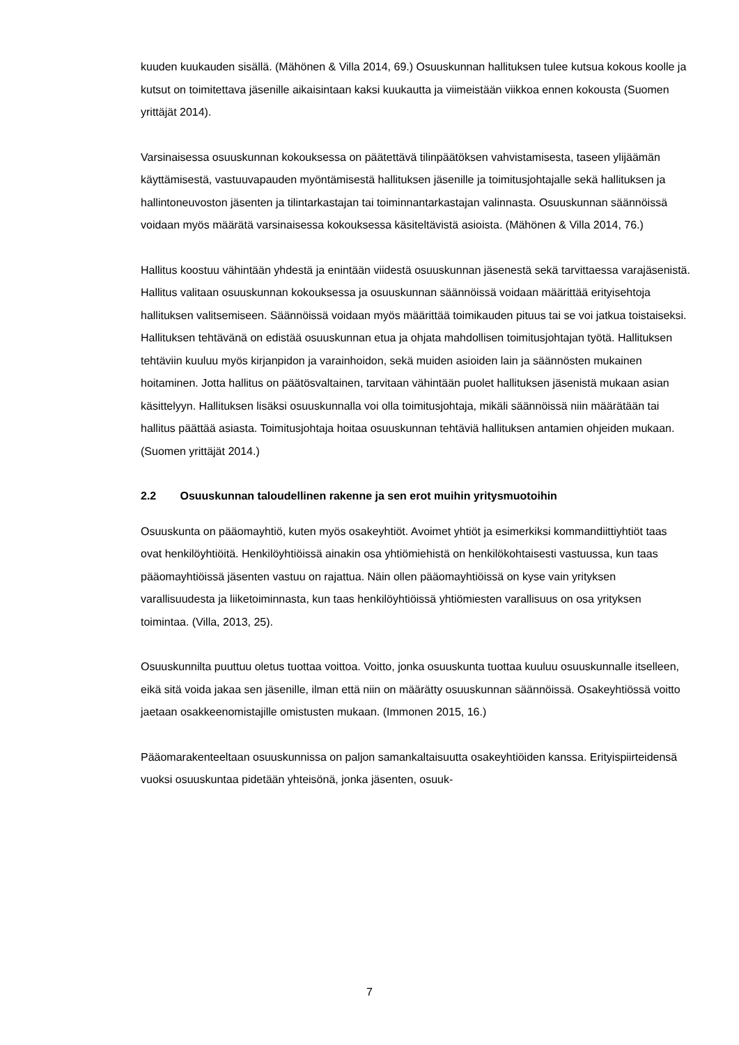kuuden kuukauden sisällä. (Mähönen & Villa 2014, 69.) Osuuskunnan hallituksen tulee kutsua kokous koolle ja kutsut on toimitettava jäsenille aikaisintaan kaksi kuukautta ja viimeistään viikkoa ennen kokousta (Suomen yrittäjät 2014).
Varsinaisessa osuuskunnan kokouksessa on päätettävä tilinpäätöksen vahvistamisesta, taseen ylijäämän käyttämisestä, vastuuvapauden myöntämisestä hallituksen jäsenille ja toimitusjohtajalle sekä hallituksen ja hallintoneuvoston jäsenten ja tilintarkastajan tai toiminnantarkastajan valinnasta. Osuuskunnan säännöissä voidaan myös määrätä varsinaisessa kokouksessa käsiteltävistä asioista. (Mähönen & Villa 2014, 76.)
Hallitus koostuu vähintään yhdestä ja enintään viidestä osuuskunnan jäsenestä sekä tarvittaessa varajäsenistä. Hallitus valitaan osuuskunnan kokouksessa ja osuuskunnan säännöissä voidaan määrittää erityisehtoja hallituksen valitsemiseen. Säännöissä voidaan myös määrittää toimikauden pituus tai se voi jatkua toistaiseksi. Hallituksen tehtävänä on edistää osuuskunnan etua ja ohjata mahdollisen toimitusjohtajan työtä. Hallituksen tehtäviin kuuluu myös kirjanpidon ja varainhoidon, sekä muiden asioiden lain ja säännösten mukainen hoitaminen. Jotta hallitus on päätösvaltainen, tarvitaan vähintään puolet hallituksen jäsenistä mukaan asian käsittelyyn. Hallituksen lisäksi osuuskunnalla voi olla toimitusjohtaja, mikäli säännöissä niin määrätään tai hallitus päättää asiasta. Toimitusjohtaja hoitaa osuuskunnan tehtäviä hallituksen antamien ohjeiden mukaan. (Suomen yrittäjät 2014.)
2.2 Osuuskunnan taloudellinen rakenne ja sen erot muihin yritysmuotoihin
Osuuskunta on pääomayhtiö, kuten myös osakeyhtiöt. Avoimet yhtiöt ja esimerkiksi kommandiittiyhtiöt taas ovat henkilöyhtiöitä. Henkilöyhtiöissä ainakin osa yhtiömiehistä on henkilökohtaisesti vastuussa, kun taas pääomayhtiöissä jäsenten vastuu on rajattua. Näin ollen pääomayhtiöissä on kyse vain yrityksen varallisuudesta ja liiketoiminnasta, kun taas henkilöyhtiöissä yhtiömiesten varallisuus on osa yrityksen toimintaa. (Villa, 2013, 25).
Osuuskunnilta puuttuu oletus tuottaa voittoa. Voitto, jonka osuuskunta tuottaa kuuluu osuuskunnalle itselleen, eikä sitä voida jakaa sen jäsenille, ilman että niin on määrätty osuuskunnan säännöissä. Osakeyhtiössä voitto jaetaan osakkeenomistajille omistusten mukaan. (Immonen 2015, 16.)
Pääomarakenteeltaan osuuskunnissa on paljon samankaltaisuutta osakeyhtiöiden kanssa. Erityispiirteidensä vuoksi osuuskuntaa pidetään yhteisönä, jonka jäsenten, osuuk-
7